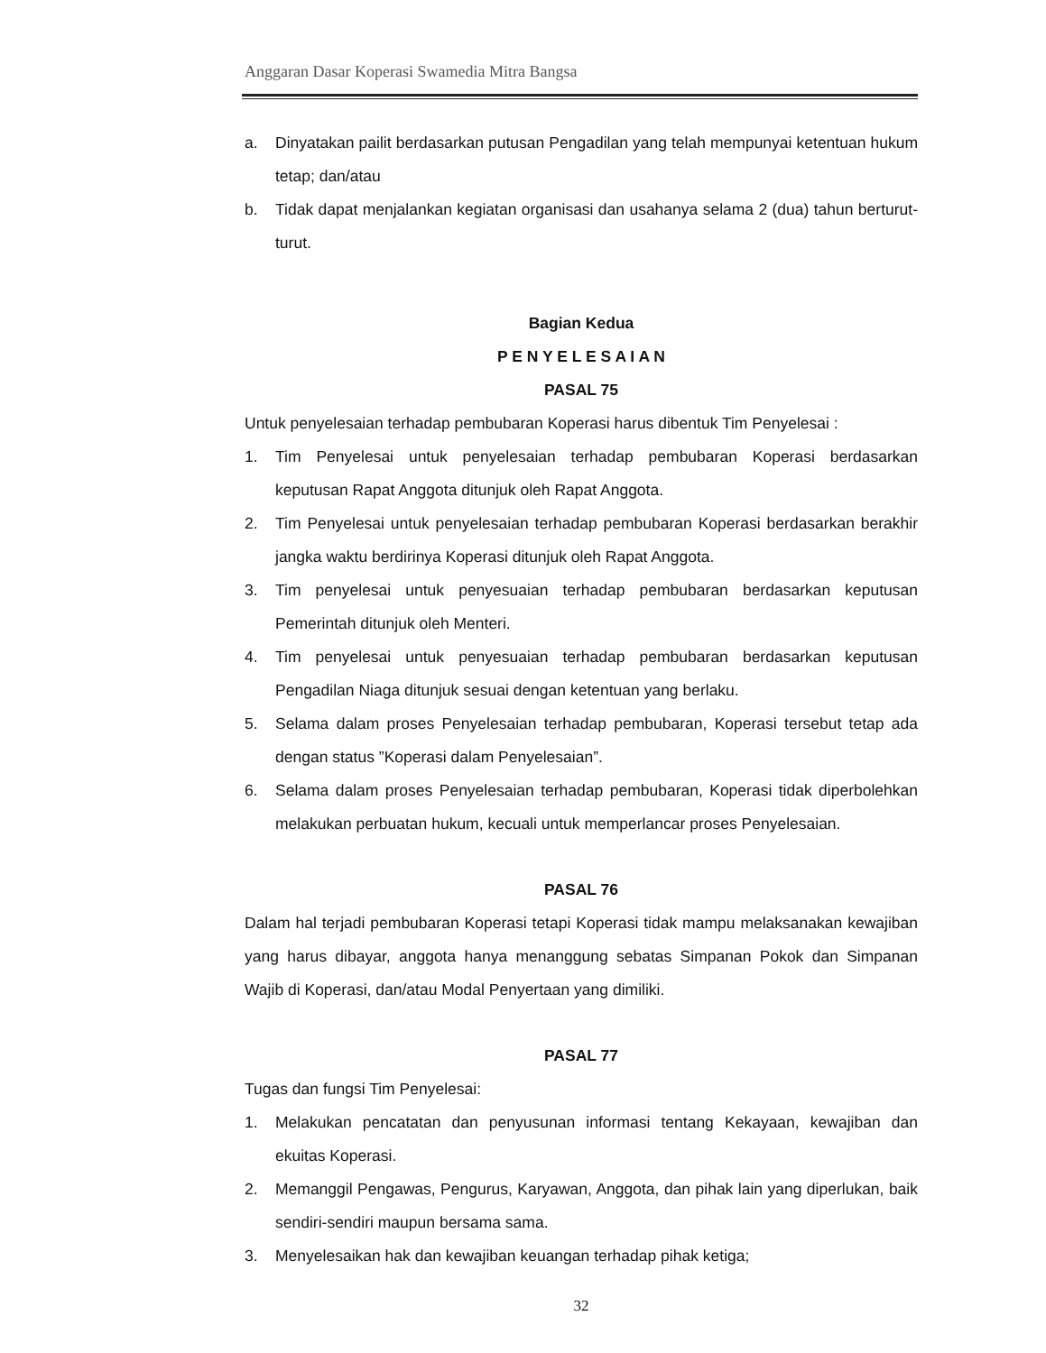Anggaran Dasar Koperasi Swamedia Mitra Bangsa
a. Dinyatakan pailit berdasarkan putusan Pengadilan yang telah mempunyai ketentuan hukum tetap; dan/atau
b. Tidak dapat menjalankan kegiatan organisasi dan usahanya selama 2 (dua) tahun berturut-turut.
Bagian Kedua
P E N Y E L E S A I A N
PASAL 75
Untuk penyelesaian terhadap pembubaran Koperasi harus dibentuk Tim Penyelesai :
1. Tim Penyelesai untuk penyelesaian terhadap pembubaran Koperasi berdasarkan keputusan Rapat Anggota ditunjuk oleh Rapat Anggota.
2. Tim Penyelesai untuk penyelesaian terhadap pembubaran Koperasi berdasarkan berakhir jangka waktu berdirinya Koperasi ditunjuk oleh Rapat Anggota.
3. Tim penyelesai untuk penyesuaian terhadap pembubaran berdasarkan keputusan Pemerintah ditunjuk oleh Menteri.
4. Tim penyelesai untuk penyesuaian terhadap pembubaran berdasarkan keputusan Pengadilan Niaga ditunjuk sesuai dengan ketentuan yang berlaku.
5. Selama dalam proses Penyelesaian terhadap pembubaran, Koperasi tersebut tetap ada dengan status ”Koperasi dalam Penyelesaian”.
6. Selama dalam proses Penyelesaian terhadap pembubaran, Koperasi tidak diperbolehkan melakukan perbuatan hukum, kecuali untuk memperlancar proses Penyelesaian.
PASAL 76
Dalam hal terjadi pembubaran Koperasi tetapi Koperasi tidak mampu melaksanakan kewajiban yang harus dibayar, anggota hanya menanggung sebatas Simpanan Pokok dan Simpanan Wajib di Koperasi, dan/atau Modal Penyertaan yang dimiliki.
PASAL 77
Tugas dan fungsi Tim Penyelesai:
1. Melakukan pencatatan dan penyusunan informasi tentang Kekayaan, kewajiban dan ekuitas Koperasi.
2. Memanggil Pengawas, Pengurus, Karyawan, Anggota, dan pihak lain yang diperlukan, baik sendiri-sendiri maupun bersama sama.
3. Menyelesaikan hak dan kewajiban keuangan terhadap pihak ketiga;
32